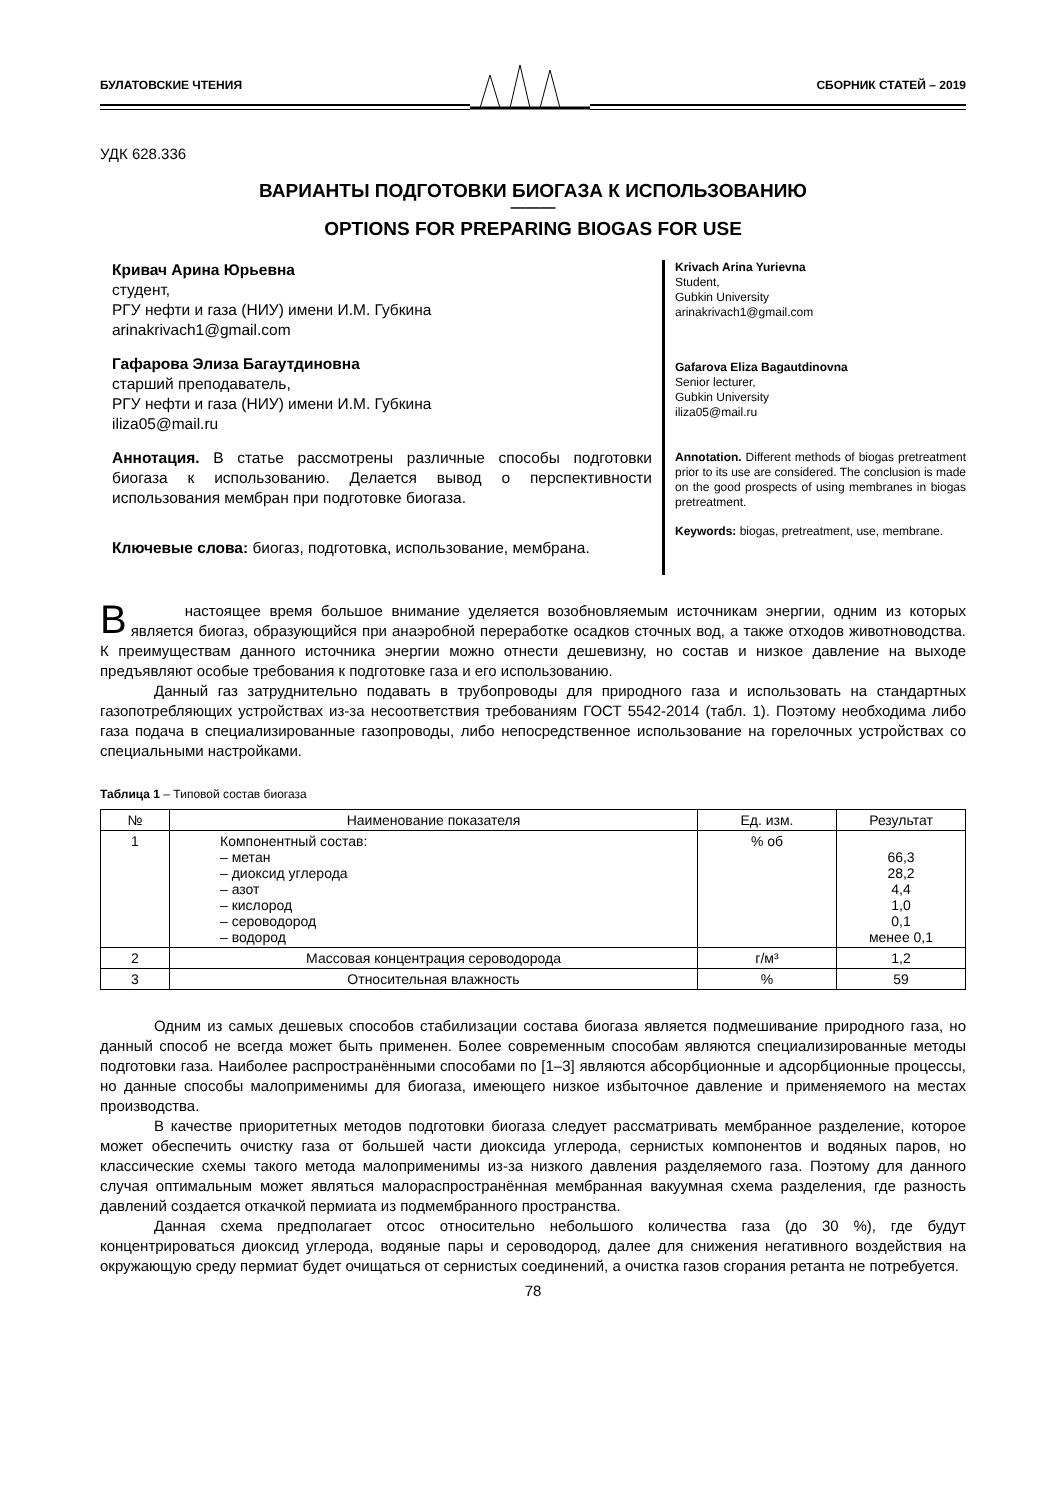БУЛАТОВСКИЕ ЧТЕНИЯ СБОРНИК СТАТЕЙ – 2019
УДК 628.336
ВАРИАНТЫ ПОДГОТОВКИ БИОГАЗА К ИСПОЛЬЗОВАНИЮ
———
OPTIONS FOR PREPARING BIOGAS FOR USE
Кривач Арина Юрьевна
студент,
РГУ нефти и газа (НИУ) имени И.М. Губкина
arinakrivach1@gmail.com
Гафарова Элиза Багаутдиновна
старший преподаватель,
РГУ нефти и газа (НИУ) имени И.М. Губкина
iliza05@mail.ru
Аннотация. В статье рассмотрены различные способы подготовки биогаза к использованию. Делается вывод о перспективности использования мембран при подготовке биогаза.
Ключевые слова: биогаз, подготовка, использование, мембрана.
Krivach Arina Yurievna
Student,
Gubkin University
arinakrivach1@gmail.com
Gafarova Eliza Bagautdinovna
Senior lecturer,
Gubkin University
iliza05@mail.ru
Annotation. Different methods of biogas pretreatment prior to its use are considered. The conclusion is made on the good prospects of using membranes in biogas pretreatment.
Keywords: biogas, pretreatment, use, membrane.
В настоящее время большое внимание уделяется возобновляемым источникам энергии, одним из которых является биогаз, образующийся при анаэробной переработке осадков сточных вод, а также отходов животноводства. К преимуществам данного источника энергии можно отнести дешевизну, но состав и низкое давление на выходе предъявляют особые требования к подготовке газа и его использованию.
Данный газ затруднительно подавать в трубопроводы для природного газа и использовать на стандартных газопотребляющих устройствах из-за несоответствия требованиям ГОСТ 5542-2014 (табл. 1). Поэтому необходима либо газа подача в специализированные газопроводы, либо непосредственное использование на горелочных устройствах со специальными настройками.
Таблица 1 – Типовой состав биогаза
| № | Наименование показателя | Ед. изм. | Результат |
| --- | --- | --- | --- |
| 1 | Компонентный состав: – метан – диоксид углерода – азот – кислород – сероводород – водород | % об | 66,3 28,2 4,4 1,0 0,1 менее 0,1 |
| 2 | Массовая концентрация сероводорода | г/м³ | 1,2 |
| 3 | Относительная влажность | % | 59 |
Одним из самых дешевых способов стабилизации состава биогаза является подмешивание природного газа, но данный способ не всегда может быть применен. Более современным способам являются специализированные методы подготовки газа. Наиболее распространёнными способами по [1–3] являются абсорбционные и адсорбционные процессы, но данные способы малоприменимы для биогаза, имеющего низкое избыточное давление и применяемого на местах производства.
В качестве приоритетных методов подготовки биогаза следует рассматривать мембранное разделение, которое может обеспечить очистку газа от большей части диоксида углерода, сернистых компонентов и водяных паров, но классические схемы такого метода малоприменимы из-за низкого давления разделяемого газа. Поэтому для данного случая оптимальным может являться малораспространённая мембранная вакуумная схема разделения, где разность давлений создается откачкой пермиата из подмембранного пространства.
Данная схема предполагает отсос относительно небольшого количества газа (до 30 %), где будут концентрироваться диоксид углерода, водяные пары и сероводород, далее для снижения негативного воздействия на окружающую среду пермиат будет очищаться от сернистых соединений, а очистка газов сгорания ретанта не потребуется.
78